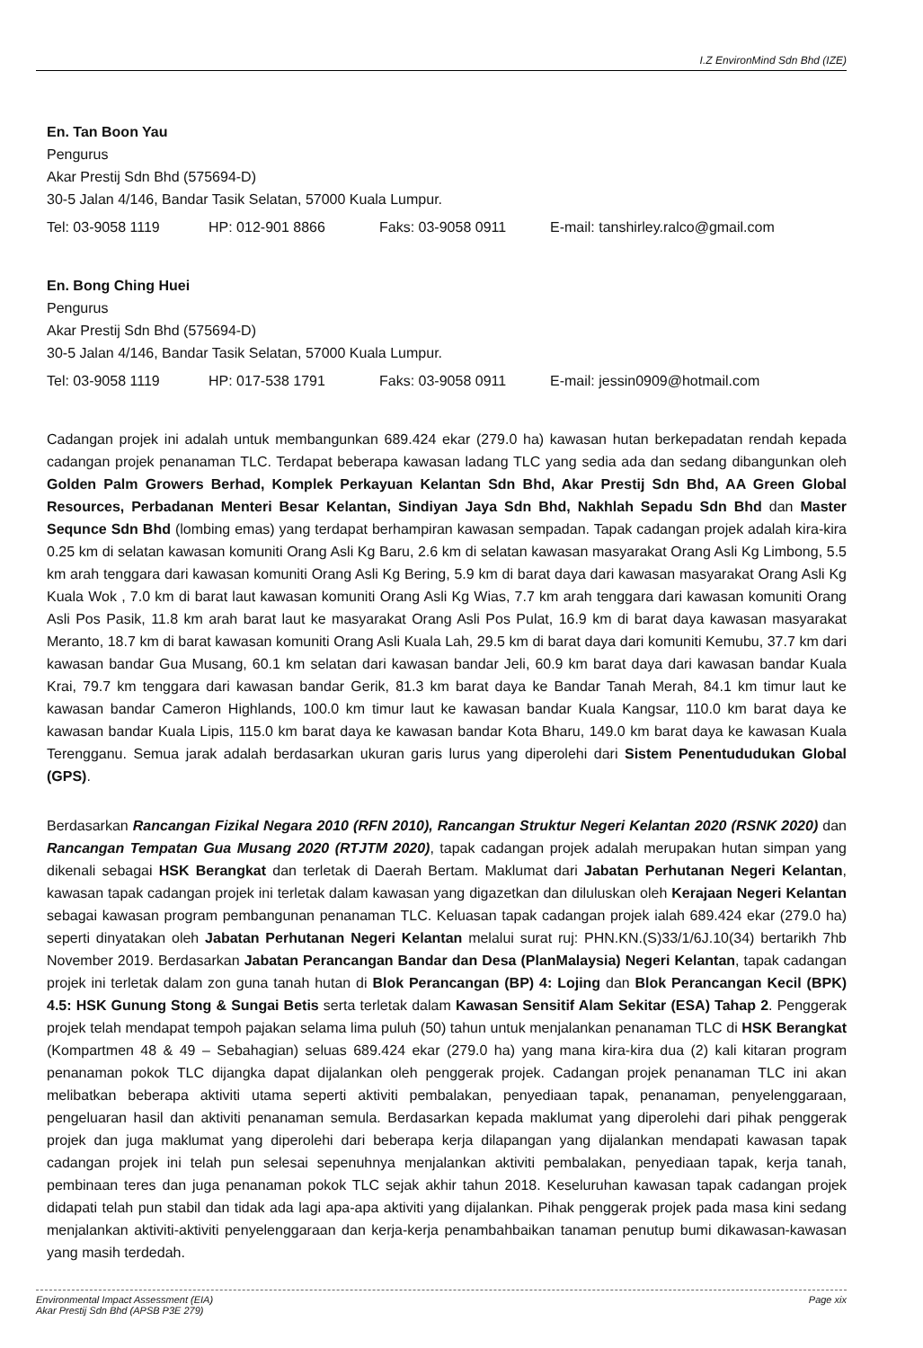I.Z EnvironMind Sdn Bhd (IZE)
En. Tan Boon Yau
Pengurus
Akar Prestij Sdn Bhd (575694-D)
30-5 Jalan 4/146, Bandar Tasik Selatan, 57000 Kuala Lumpur.
Tel: 03-9058 1119 HP: 012-901 8866 Faks: 03-9058 0911 E-mail: tanshirley.ralco@gmail.com
En. Bong Ching Huei
Pengurus
Akar Prestij Sdn Bhd (575694-D)
30-5 Jalan 4/146, Bandar Tasik Selatan, 57000 Kuala Lumpur.
Tel: 03-9058 1119 HP: 017-538 1791 Faks: 03-9058 0911 E-mail: jessin0909@hotmail.com
Cadangan projek ini adalah untuk membangunkan 689.424 ekar (279.0 ha) kawasan hutan berkepadatan rendah kepada cadangan projek penanaman TLC. Terdapat beberapa kawasan ladang TLC yang sedia ada dan sedang dibangunkan oleh Golden Palm Growers Berhad, Komplek Perkayuan Kelantan Sdn Bhd, Akar Prestij Sdn Bhd, AA Green Global Resources, Perbadanan Menteri Besar Kelantan, Sindiyan Jaya Sdn Bhd, Nakhlah Sepadu Sdn Bhd dan Master Sequnce Sdn Bhd (lombing emas) yang terdapat berhampiran kawasan sempadan. Tapak cadangan projek adalah kira-kira 0.25 km di selatan kawasan komuniti Orang Asli Kg Baru, 2.6 km di selatan kawasan masyarakat Orang Asli Kg Limbong, 5.5 km arah tenggara dari kawasan komuniti Orang Asli Kg Bering, 5.9 km di barat daya dari kawasan masyarakat Orang Asli Kg Kuala Wok , 7.0 km di barat laut kawasan komuniti Orang Asli Kg Wias, 7.7 km arah tenggara dari kawasan komuniti Orang Asli Pos Pasik, 11.8 km arah barat laut ke masyarakat Orang Asli Pos Pulat, 16.9 km di barat daya kawasan masyarakat Meranto, 18.7 km di barat kawasan komuniti Orang Asli Kuala Lah, 29.5 km di barat daya dari komuniti Kemubu, 37.7 km dari kawasan bandar Gua Musang, 60.1 km selatan dari kawasan bandar Jeli, 60.9 km barat daya dari kawasan bandar Kuala Krai, 79.7 km tenggara dari kawasan bandar Gerik, 81.3 km barat daya ke Bandar Tanah Merah, 84.1 km timur laut ke kawasan bandar Cameron Highlands, 100.0 km timur laut ke kawasan bandar Kuala Kangsar, 110.0 km barat daya ke kawasan bandar Kuala Lipis, 115.0 km barat daya ke kawasan bandar Kota Bharu, 149.0 km barat daya ke kawasan Kuala Terengganu. Semua jarak adalah berdasarkan ukuran garis lurus yang diperolehi dari Sistem Penentududukan Global (GPS).
Berdasarkan Rancangan Fizikal Negara 2010 (RFN 2010), Rancangan Struktur Negeri Kelantan 2020 (RSNK 2020) dan Rancangan Tempatan Gua Musang 2020 (RTJTM 2020), tapak cadangan projek adalah merupakan hutan simpan yang dikenali sebagai HSK Berangkat dan terletak di Daerah Bertam. Maklumat dari Jabatan Perhutanan Negeri Kelantan, kawasan tapak cadangan projek ini terletak dalam kawasan yang digazetkan dan diluluskan oleh Kerajaan Negeri Kelantan sebagai kawasan program pembangunan penanaman TLC. Keluasan tapak cadangan projek ialah 689.424 ekar (279.0 ha) seperti dinyatakan oleh Jabatan Perhutanan Negeri Kelantan melalui surat ruj: PHN.KN.(S)33/1/6J.10(34) bertarikh 7hb November 2019. Berdasarkan Jabatan Perancangan Bandar dan Desa (PlanMalaysia) Negeri Kelantan, tapak cadangan projek ini terletak dalam zon guna tanah hutan di Blok Perancangan (BP) 4: Lojing dan Blok Perancangan Kecil (BPK) 4.5: HSK Gunung Stong & Sungai Betis serta terletak dalam Kawasan Sensitif Alam Sekitar (ESA) Tahap 2. Penggerak projek telah mendapat tempoh pajakan selama lima puluh (50) tahun untuk menjalankan penanaman TLC di HSK Berangkat (Kompartmen 48 & 49 – Sebahagian) seluas 689.424 ekar (279.0 ha) yang mana kira-kira dua (2) kali kitaran program penanaman pokok TLC dijangka dapat dijalankan oleh penggerak projek. Cadangan projek penanaman TLC ini akan melibatkan beberapa aktiviti utama seperti aktiviti pembalakan, penyediaan tapak, penanaman, penyelenggaraan, pengeluaran hasil dan aktiviti penanaman semula. Berdasarkan kepada maklumat yang diperolehi dari pihak penggerak projek dan juga maklumat yang diperolehi dari beberapa kerja dilapangan yang dijalankan mendapati kawasan tapak cadangan projek ini telah pun selesai sepenuhnya menjalankan aktiviti pembalakan, penyediaan tapak, kerja tanah, pembinaan teres dan juga penanaman pokok TLC sejak akhir tahun 2018. Keseluruhan kawasan tapak cadangan projek didapati telah pun stabil dan tidak ada lagi apa-apa aktiviti yang dijalankan. Pihak penggerak projek pada masa kini sedang menjalankan aktiviti-aktiviti penyelenggaraan dan kerja-kerja penambahbaikan tanaman penutup bumi dikawasan-kawasan yang masih terdedah.
Environmental Impact Assessment (EIA)
Akar Prestij Sdn Bhd (APSB P3E 279)
Page xix